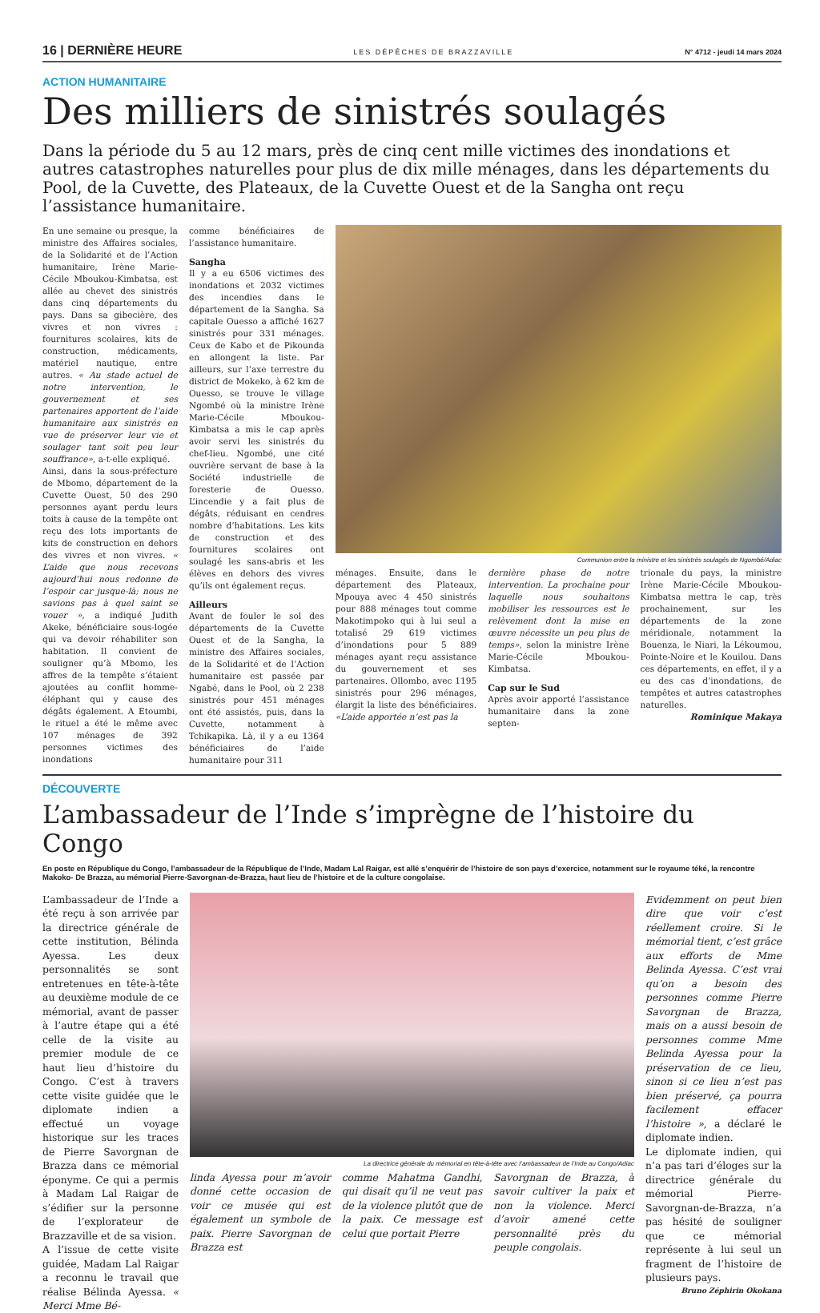16 | DERNIÈRE HEURE LES DÉPÊCHES DE BRAZZAVILLE N° 4712 - jeudi 14 mars 2024
ACTION HUMANITAIRE
Des milliers de sinistrés soulagés
Dans la période du 5 au 12 mars, près de cinq cent mille victimes des inondations et autres catastrophes naturelles pour plus de dix mille ménages, dans les départements du Pool, de la Cuvette, des Plateaux, de la Cuvette Ouest et de la Sangha ont reçu l’assistance humanitaire.
En une semaine ou presque, la ministre des Affaires sociales, de la Solidarité et de l’Action humanitaire, Irène Marie-Cécile Mboukou-Kimbatsa, est allée au chevet des sinistrés dans cinq départements du pays. Dans sa gibecière, des vivres et non vivres : fournitures scolaires, kits de construction, médicaments, matériel nautique, entre autres. « Au stade actuel de notre intervention, le gouvernement et ses partenaires apportent de l’aide humanitaire aux sinistrés en vue de préserver leur vie et soulager tant soit peu leur souffrance», a-t-elle expliqué.
Ainsi, dans la sous-préfecture de Mbomo, département de la Cuvette Ouest, 50 des 290 personnes ayant perdu leurs toits à cause de la tempête ont reçu des lots importants de kits de construction en dehors des vivres et non vivres. « L’aide que nous recevons aujourd’hui nous redonne de l’espoir car jusque-là; nous ne savions pas à quel saint se vouer », a indiqué Judith Akeke, bénéficiaire sous-logée qui va devoir réhabiliter son habitation. Il convient de souligner qu’à Mbomo, les affres de la tempête s’étaient ajoutées au conflit homme-éléphant qui y cause des dégâts également. A Etoumbi, le rituel a été le même avec 107 ménages de 392 personnes victimes des inondations
comme bénéficiaires de l’assistance humanitaire.
Sangha
Il y a eu 6506 victimes des inondations et 2032 victimes des incendies dans le département de la Sangha. Sa capitale Ouesso a affiché 1627 sinistrés pour 331 ménages. Ceux de Kabo et de Pikounda en allongent la liste. Par ailleurs, sur l’axe terrestre du district de Mokeko, à 62 km de Ouesso, se trouve le village Ngombé où la ministre Irène Marie-Cécile Mboukou-Kimbatsa a mis le cap après avoir servi les sinistrés du chef-lieu. Ngombé, une cité ouvrière servant de base à la Société industrielle de foresterie de Ouesso. L’incendie y a fait plus de dégâts, réduisant en cendres nombre d’habitations. Les kits de construction et des fournitures scolaires ont soulagé les sans-abris et les élèves en dehors des vivres qu’ils ont également reçus.
Ailleurs
Avant de fouler le sol des départements de la Cuvette Ouest et de la Sangha, la ministre des Affaires sociales, de la Solidarité et de l’Action humanitaire est passée par Ngabé, dans le Pool, où 2 238 sinistrés pour 451 ménages ont été assistés, puis, dans la Cuvette, notamment à Tchikapika. Là, il y a eu 1364 bénéficiaires de l’aide humanitaire pour 311
Communion entre la ministre et les sinistrés soulagés de Ngombé/Adiac
ménages. Ensuite, dans le département des Plateaux, Mpouya avec 4 450 sinistrés pour 888 ménages tout comme Makotimpoko qui à lui seul a totalisé 29 619 victimes d’inondations pour 5 889 ménages ayant reçu assistance du gouvernement et ses partenaires. Ollombo, avec 1195 sinistrés pour 296 ménages, élargit la liste des bénéficiaires. «L’aide apportée n’est pas la
dernière phase de notre intervention. La prochaine pour laquelle nous souhaitons mobiliser les ressources est le relèvement dont la mise en œuvre nécessite un peu plus de temps», selon la ministre Irène Marie-Cécile Mboukou-Kimbatsa.
Cap sur le Sud
Après avoir apporté l’assistance humanitaire dans la zone septen-
trionale du pays, la ministre Irène Marie-Cécile Mboukou-Kimbatsa mettra le cap, très prochainement, sur les départements de la zone méridionale, notamment la Bouenza, le Niari, la Lékoumou, Pointe-Noire et le Kouilou. Dans ces départements, en effet, il y a eu des cas d’inondations, de tempêtes et autres catastrophes naturelles.
Rominique Makaya
DÉCOUVERTE
L’ambassadeur de l’Inde s’imprègne de l’histoire du Congo
En poste en République du Congo, l’ambassadeur de la République de l’Inde, Madam Lal Raigar, est allé s’enquérir de l’histoire de son pays d’exercice, notamment sur le royaume téké, la rencontre Makoko- De Brazza, au mémorial Pierre-Savorgnan-de-Brazza, haut lieu de l’histoire et de la culture congolaise.
L’ambassadeur de l’Inde a été reçu à son arrivée par la directrice générale de cette institution, Bélinda Ayessa. Les deux personnalités se sont entretenues en tête-à-tête au deuxième module de ce mémorial, avant de passer à l’autre étape qui a été celle de la visite au premier module de ce haut lieu d’histoire du Congo. C’est à travers cette visite guidée que le diplomate indien a effectué un voyage historique sur les traces de Pierre Savorgnan de Brazza dans ce mémorial éponyme. Ce qui a permis à Madam Lal Raigar de s’édifier sur la personne de l’explorateur de Brazzaville et de sa vision.
A l’issue de cette visite guidée, Madam Lal Raigar a reconnu le travail que réalise Bélinda Ayessa. « Merci Mme Bé-
La directrice générale du mémorial en tête-à-tête avec l’ambassadeur de l’Inde au Congo/Adiac
linda Ayessa pour m’avoir donné cette occasion de voir ce musée qui est également un symbole de paix. Pierre Savorgnan de Brazza est
comme Mahatma Gandhi, qui disait qu’il ne veut pas de la violence plutôt que de la paix. Ce message est celui que portait Pierre
Savorgnan de Brazza, à savoir cultiver la paix et non la violence. Merci d’avoir amené cette personnalité près du peuple congolais.
Evidemment on peut bien dire que voir c’est réellement croire. Si le mémorial tient, c’est grâce aux efforts de Mme Belinda Ayessa. C’est vrai qu’on a besoin des personnes comme Pierre Savorgnan de Brazza, mais on a aussi besoin de personnes comme Mme Belinda Ayessa pour la préservation de ce lieu, sinon si ce lieu n’est pas bien préservé, ça pourra facilement effacer l’histoire », a déclaré le diplomate indien.
Le diplomate indien, qui n’a pas tari d’éloges sur la directrice générale du mémorial Pierre-Savorgnan-de-Brazza, n’a pas hésité de souligner que ce mémorial représente à lui seul un fragment de l’histoire de plusieurs pays.
Bruno Zéphirin Okokana